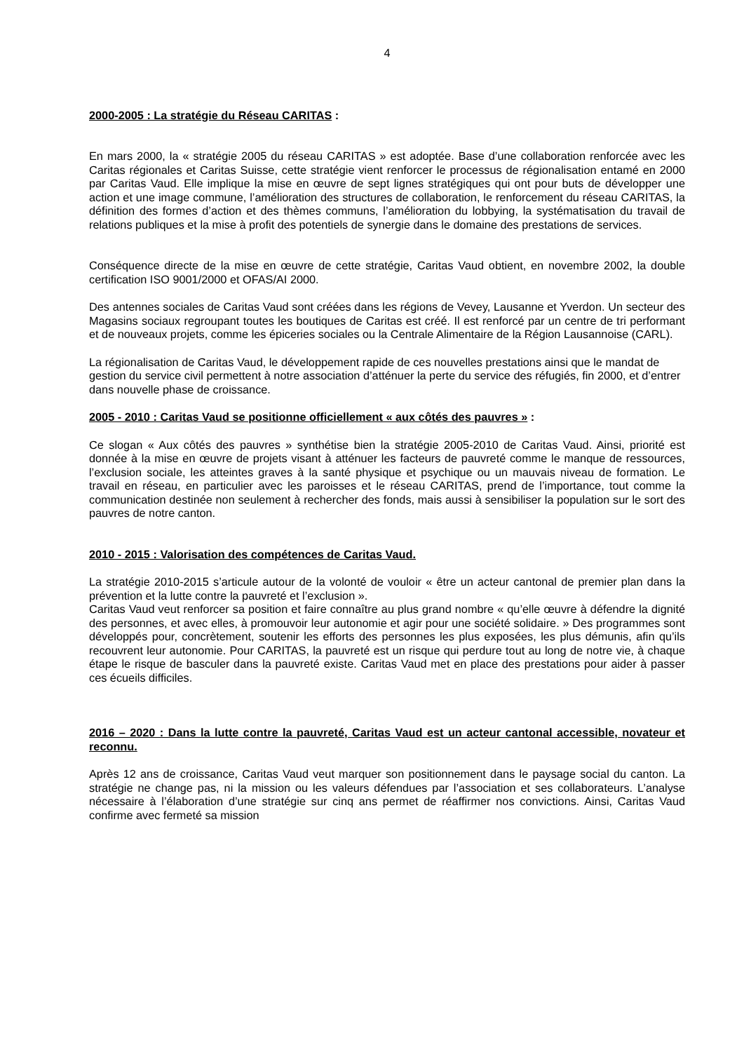4
2000-2005 : La stratégie du Réseau CARITAS :
En mars 2000, la « stratégie 2005 du réseau CARITAS » est adoptée. Base d’une collaboration renforcée avec les Caritas régionales et Caritas Suisse, cette stratégie vient renforcer le processus de régionalisation entamé en 2000 par Caritas Vaud. Elle implique la mise en œuvre de sept lignes stratégiques qui ont pour buts de développer une action et une image commune, l’amélioration des structures de collaboration, le renforcement du réseau CARITAS, la définition des formes d’action et des thèmes communs, l’amélioration du lobbying, la systématisation du travail de relations publiques et la mise à profit des potentiels de synergie dans le domaine des prestations de services.
Conséquence directe de la mise en œuvre de cette stratégie, Caritas Vaud obtient, en novembre 2002, la double certification ISO 9001/2000 et OFAS/AI 2000.
Des antennes sociales de Caritas Vaud sont créées dans les régions de Vevey, Lausanne et Yverdon. Un secteur des Magasins sociaux regroupant toutes les boutiques de Caritas est créé. Il est renforcé par un centre de tri performant et de nouveaux projets, comme les épiceries sociales ou la Centrale Alimentaire de la Région Lausannoise (CARL).
La régionalisation de Caritas Vaud, le développement rapide de ces nouvelles prestations ainsi que le mandat de gestion du service civil permettent à notre association d’atténuer la perte du service des réfugiés, fin 2000, et d’entrer dans nouvelle phase de croissance.
2005 - 2010 : Caritas Vaud se positionne officiellement « aux côtés des pauvres » :
Ce slogan « Aux côtés des pauvres » synthétise bien la stratégie 2005-2010 de Caritas Vaud. Ainsi, priorité est donnée à la mise en œuvre de projets visant à atténuer les facteurs de pauvreté comme le manque de ressources, l’exclusion sociale, les atteintes graves à la santé physique et psychique ou un mauvais niveau de formation. Le travail en réseau, en particulier avec les paroisses et le réseau CARITAS, prend de l’importance, tout comme la communication destinée non seulement à rechercher des fonds, mais aussi à sensibiliser la population sur le sort des pauvres de notre canton.
2010 - 2015 : Valorisation des compétences de Caritas Vaud.
La stratégie 2010-2015 s’articule autour de la volonté de vouloir « être un acteur cantonal de premier plan dans la prévention et la lutte contre la pauvreté et l’exclusion ».
Caritas Vaud veut renforcer sa position et faire connaître au plus grand nombre « qu’elle œuvre à défendre la dignité des personnes, et avec elles, à promouvoir leur autonomie et agir pour une société solidaire. » Des programmes sont développés pour, concrètement, soutenir les efforts des personnes les plus exposées, les plus démunis, afin qu’ils recouvrent leur autonomie. Pour CARITAS, la pauvreté est un risque qui perdure tout au long de notre vie, à chaque étape le risque de basculer dans la pauvreté existe. Caritas Vaud met en place des prestations pour aider à passer ces écueils difficiles.
2016 – 2020 : Dans la lutte contre la pauvreté, Caritas Vaud est un acteur cantonal accessible, novateur et reconnu.
Après 12 ans de croissance, Caritas Vaud veut marquer son positionnement dans le paysage social du canton. La stratégie ne change pas, ni la mission ou les valeurs défendues par l’association et ses collaborateurs. L’analyse nécessaire à l’élaboration d’une stratégie sur cinq ans permet de réaffirmer nos convictions. Ainsi, Caritas Vaud confirme avec fermeté sa mission